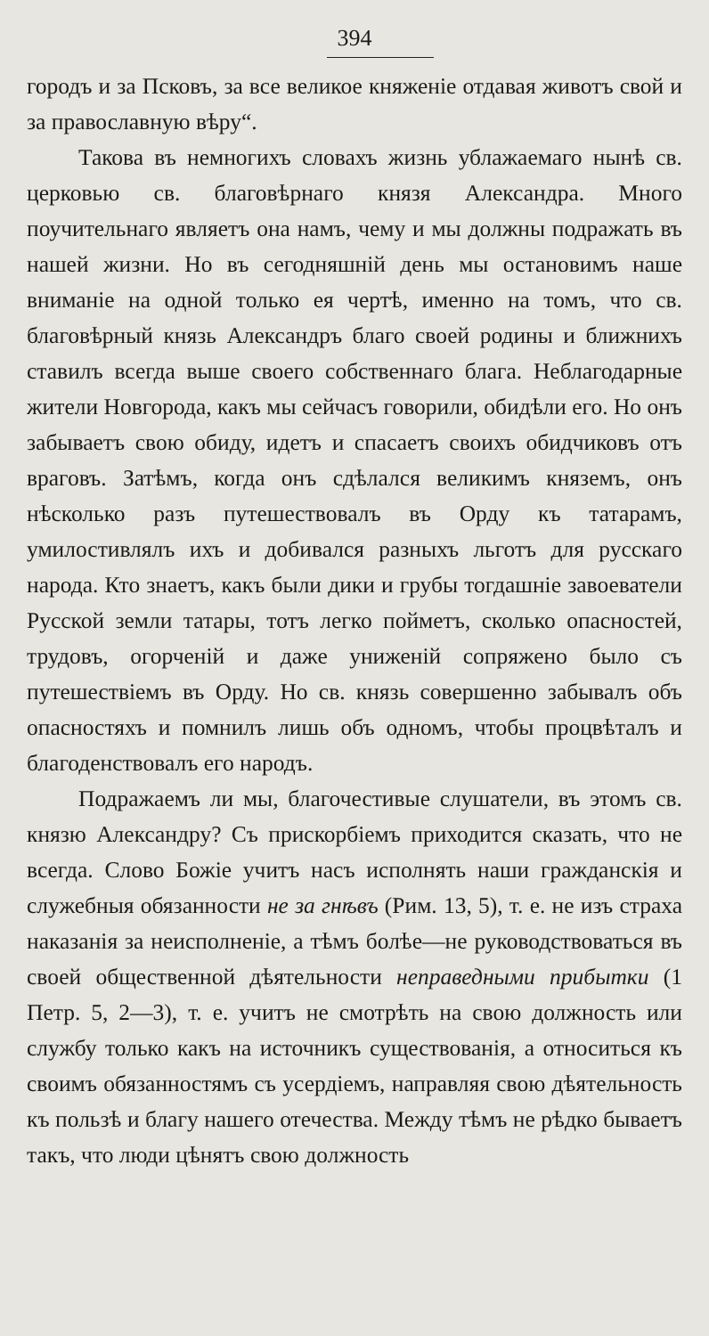394
городъ и за Псковъ, за все великое княженіе отдавая животъ свой и за православную вѣру“.
Такова въ немногихъ словахъ жизнь ублажаемаго нынѣ св. церковью св. благовѣрнаго князя Александра. Много поучительнаго являетъ она намъ, чему и мы должны подражать въ нашей жизни. Но въ сегодняшній день мы остановимъ наше вниманіе на одной только ея чертѣ, именно на томъ, что св. благовѣрный князь Александръ благо своей родины и ближнихъ ставилъ всегда выше своего собственнаго блага. Неблагодарные жители Новгорода, какъ мы сейчасъ говорили, обидѣли его. Но онъ забываетъ свою обиду, идетъ и спасаетъ своихъ обидчиковъ отъ враговъ. Затѣмъ, когда онъ сдѣлался великимъ княземъ, онъ нѣсколько разъ путешествовалъ въ Орду къ татарамъ, умилостивлялъ ихъ и добивался разныхъ льготъ для русскаго народа. Кто знаетъ, какъ были дики и грубы тогдашніе завоеватели Русской земли татары, тотъ легко пойметъ, сколько опасностей, трудовъ, огорченій и даже униженій сопряжено было съ путешествіемъ въ Орду. Но св. князь совершенно забывалъ объ опасностяхъ и помнилъ лишь объ одномъ, чтобы процвѣталъ и благоденствовалъ его народъ.
Подражаемъ ли мы, благочестивые слушатели, въ этомъ св. князю Александру? Съ прискорбіемъ приходится сказать, что не всегда. Слово Божіе учитъ насъ исполнять наши гражданскія и служебныя обязанности не за гнѣвъ (Рим. 13, 5), т. е. не изъ страха наказанія за неисполненіе, а тѣмъ болѣе—не руководствоваться въ своей общественной дѣятельности неправедными прибытки (1 Петр. 5, 2—3), т. е. учитъ не смотрѣть на свою должность или службу только какъ на источникъ существованія, а относиться къ своимъ обязанностямъ съ усердіемъ, направляя свою дѣятельность къ пользѣ и благу нашего отечества. Между тѣмъ не рѣдко бываетъ такъ, что люди цѣнятъ свою должность